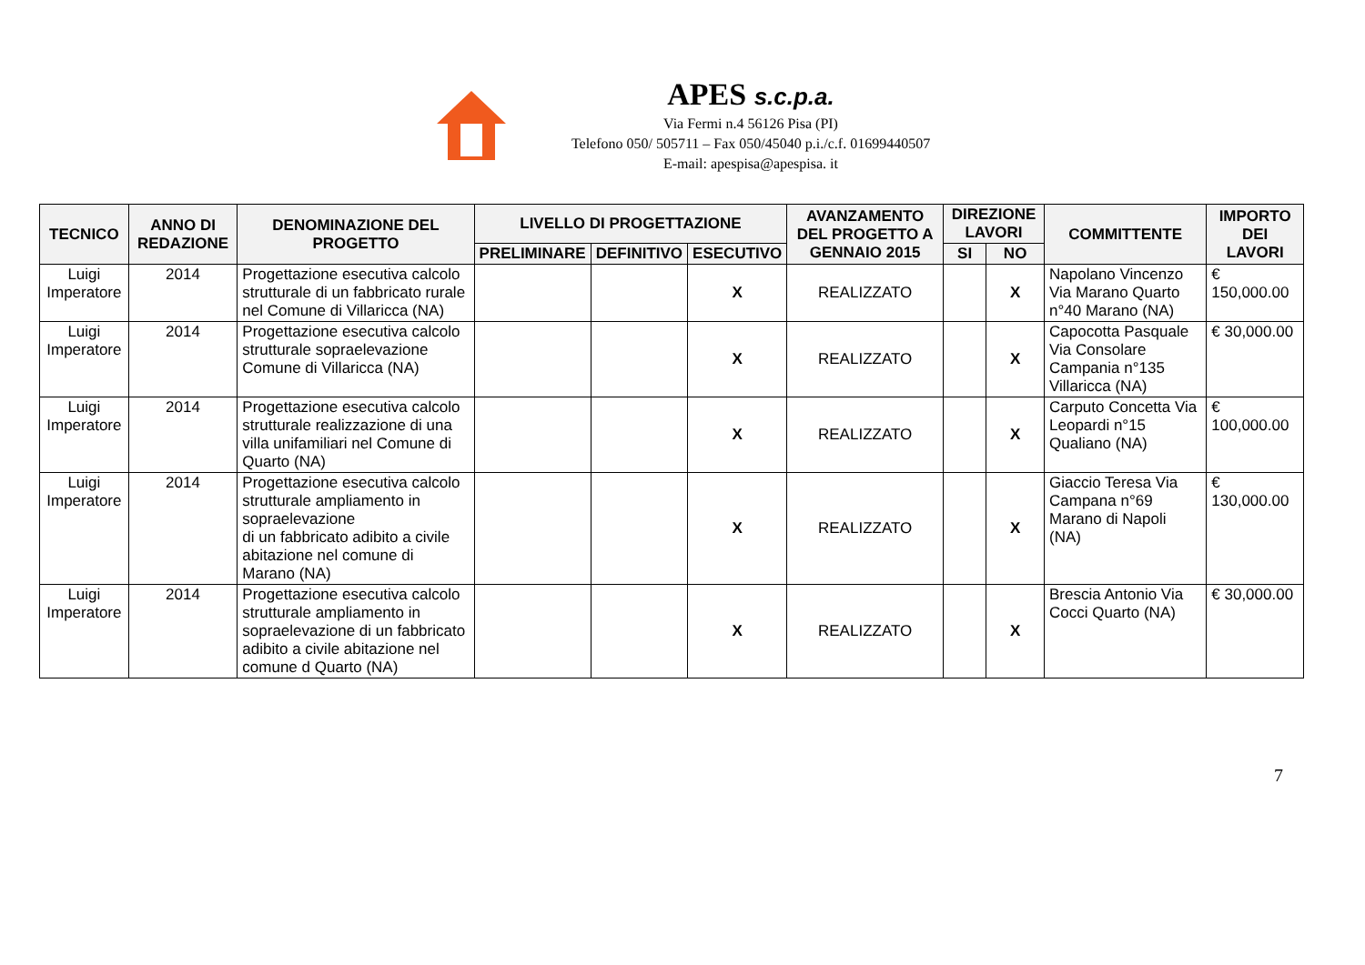APES s.c.p.a.
Via Fermi n.4 56126 Pisa (PI)
Telefono 050/ 505711 – Fax 050/45040 p.i./c.f. 01699440507
E-mail: apespisa@apespisa. it
| TECNICO | ANNO DI REDAZIONE | DENOMINAZIONE DEL PROGETTO | LIVELLO DI PROGETTAZIONE | | | AVANZAMENTO DEL PROGETTO A GENNAIO 2015 | DIREZIONE LAVORI | | COMMITTENTE | IMPORTO DEI LAVORI |
| --- | --- | --- | --- | --- | --- | --- | --- | --- | --- | --- |
| | | | PRELIMINARE | DEFINITIVO | ESECUTIVO | | SI | NO | | |
| Luigi Imperatore | 2014 | Progettazione esecutiva calcolo strutturale di un fabbricato rurale nel Comune di Villaricca (NA) | | | X | REALIZZATO | | X | Napolano Vincenzo Via Marano Quarto n°40 Marano (NA) | € 150,000.00 |
| Luigi Imperatore | 2014 | Progettazione esecutiva calcolo strutturale sopraelevazione Comune di Villaricca (NA) | | | X | REALIZZATO | | X | Capocotta Pasquale Via Consolare Campania n°135 Villaricca (NA) | € 30,000.00 |
| Luigi Imperatore | 2014 | Progettazione esecutiva calcolo strutturale realizzazione di una villa unifamiliari nel Comune di Quarto (NA) | | | X | REALIZZATO | | X | Carputo Concetta Via Leopardi n°15 Qualiano (NA) | € 100,000.00 |
| Luigi Imperatore | 2014 | Progettazione esecutiva calcolo strutturale ampliamento in sopraelevazione di un fabbricato adibito a civile abitazione nel comune di Marano (NA) | | | X | REALIZZATO | | X | Giaccio Teresa Via Campana n°69 Marano di Napoli (NA) | € 130,000.00 |
| Luigi Imperatore | 2014 | Progettazione esecutiva calcolo strutturale ampliamento in sopraelevazione di un fabbricato adibito a civile abitazione nel comune d Quarto (NA) | | | X | REALIZZATO | | X | Brescia Antonio Via Cocci Quarto (NA) | € 30,000.00 |
7